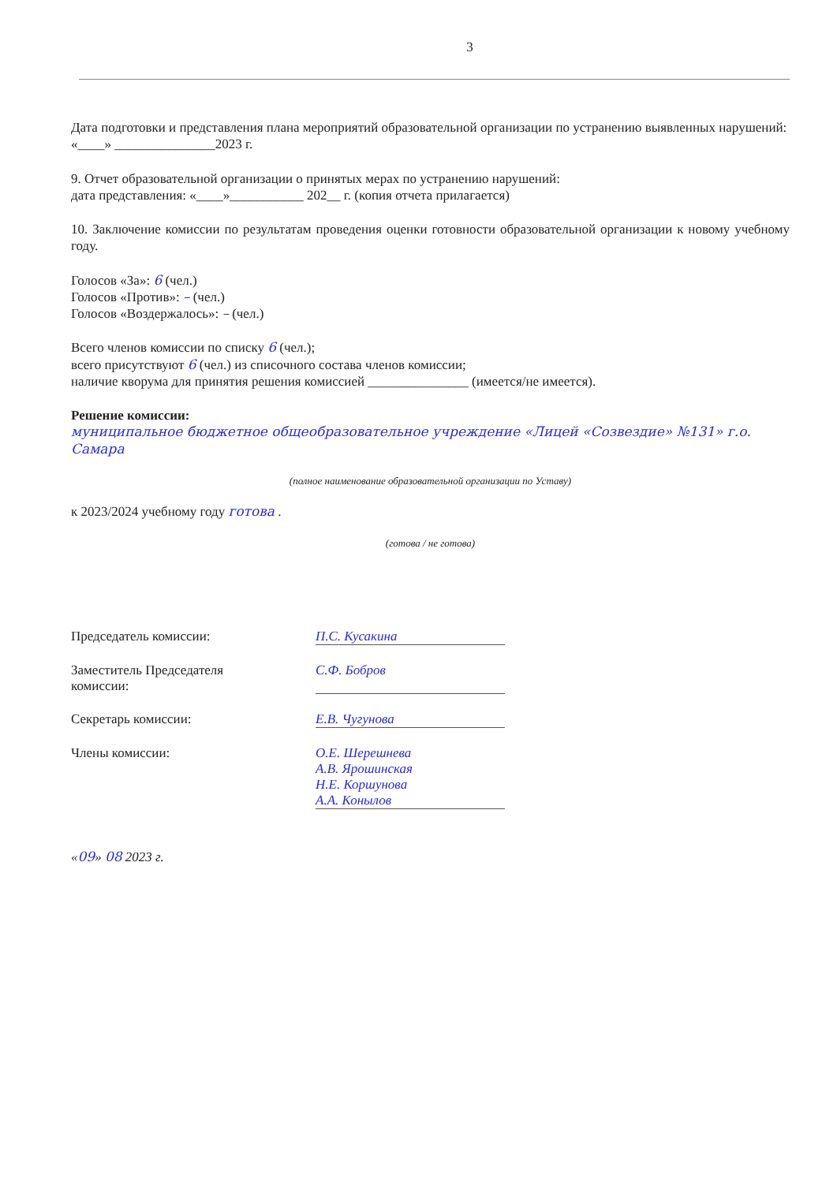3
Дата подготовки и представления плана мероприятий образовательной организации по устранению выявленных нарушений: «____» _______________2023 г.
9. Отчет образовательной организации о принятых мерах по устранению нарушений:
дата представления: «____»___________ 202__ г. (копия отчета прилагается)
10. Заключение комиссии по результатам проведения оценки готовности образовательной организации к новому учебному году.
Голосов «За»: 6 (чел.)
Голосов «Против»: – (чел.)
Голосов «Воздержалось»: – (чел.)
Всего членов комиссии по списку 6 (чел.);
всего присутствуют 6 (чел.) из списочного состава членов комиссии;
наличие кворума для принятия решения комиссией _______________ (имеется/не имеется).
Решение комиссии:
муниципальное бюджетное общеобразовательное учреждение «Лицей «Созвездие» №131» г.о. Самара
(полное наименование образовательной организации по Уставу)
к 2023/2024 учебному году готова .
(готова / не готова)
Председатель комиссии: П.С. Кусакина
Заместитель Председателя
комиссии:
С.Ф. Бобров
Секретарь комиссии: Е.В. Чугунова
Члены комиссии: О.Е. Шерешнева
А.В. Ярошинская
Н.Е. Коршунова
А.А. Конылов
«09» 08 2023 г.